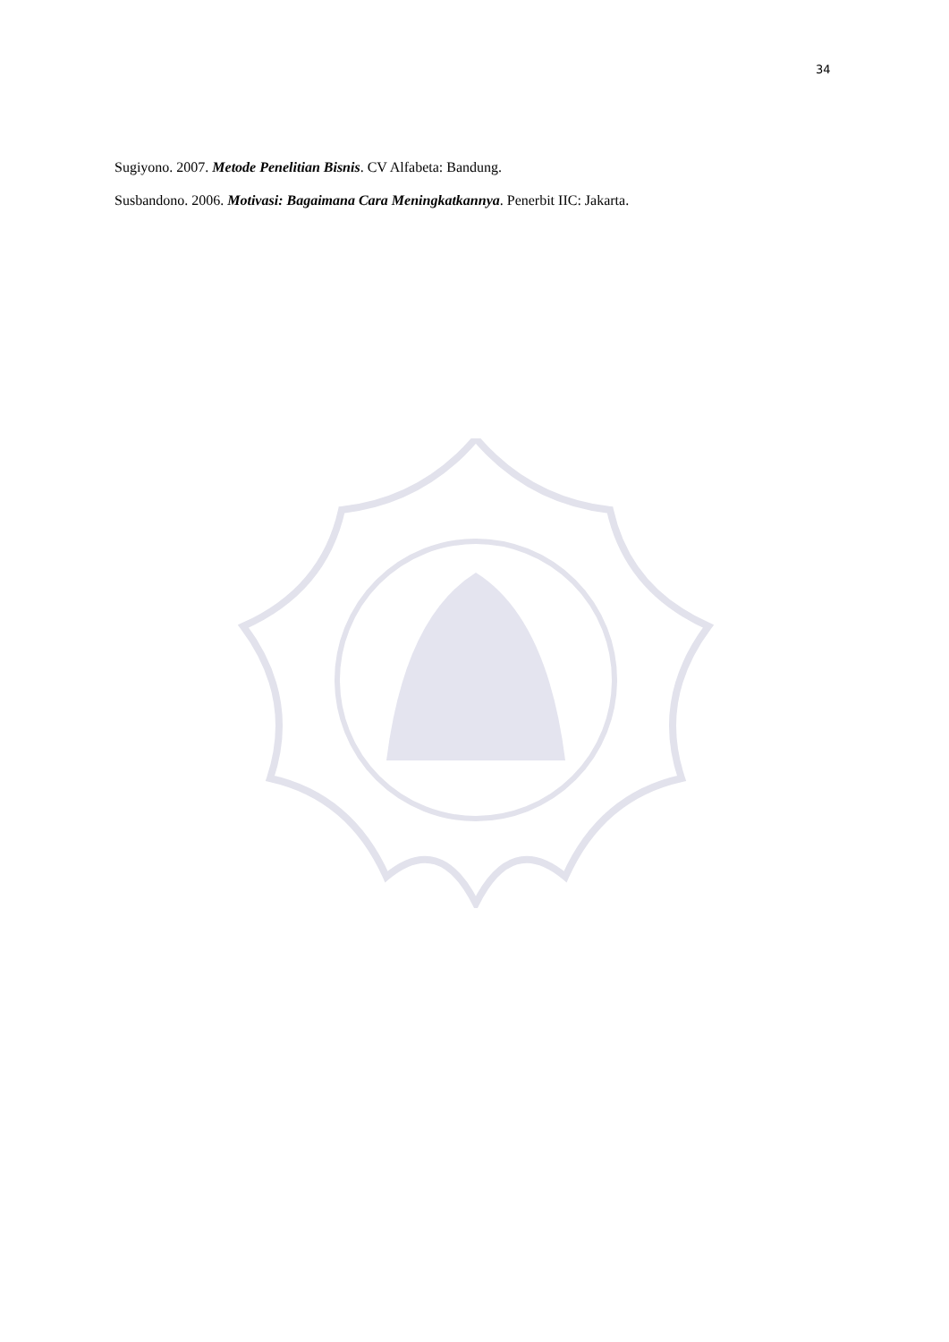34
Sugiyono. 2007. Metode Penelitian Bisnis. CV Alfabeta: Bandung.
Susbandono. 2006. Motivasi: Bagaimana Cara Meningkatkannya. Penerbit IIC: Jakarta.